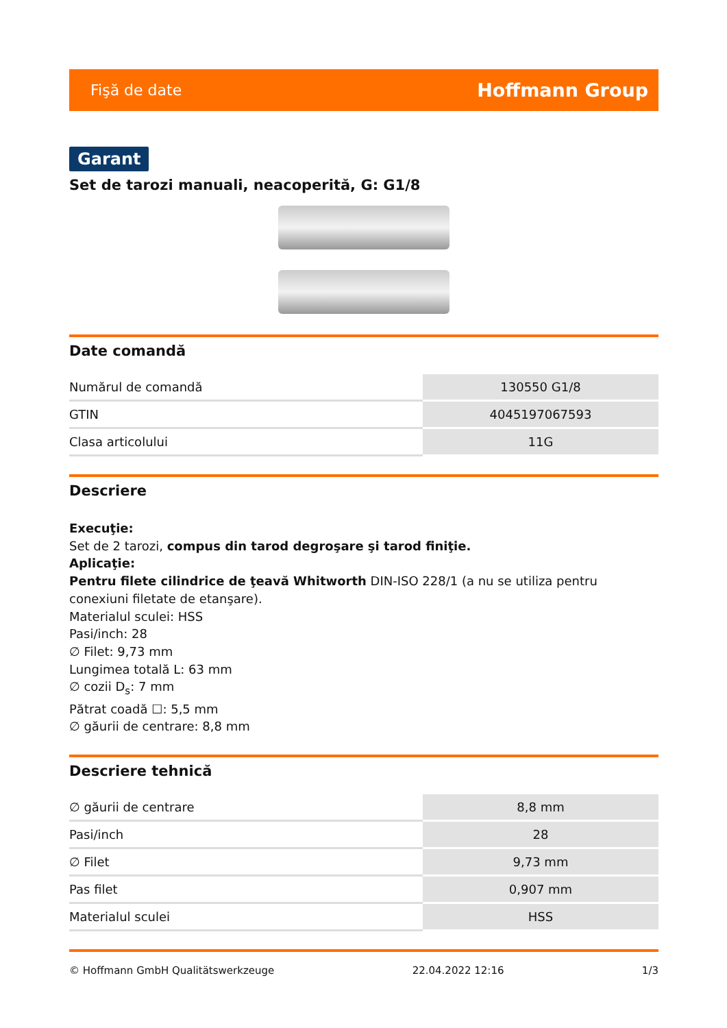Fişă de date Hoffmann Group
Garant
Set de tarozi manuali, neacoperită, G: G1/8
Date comandă
| Numărul de comandă | 130550 G1/8 |
| GTIN | 4045197067593 |
| Clasa articolului | 11G |
Descriere
Execuţie:
Set de 2 tarozi, compus din tarod degroşare şi tarod finiţie.
Aplicaţie:
Pentru filete cilindrice de ţeavă Whitworth DIN-ISO 228/1 (a nu se utiliza pentru conexiuni filetate de etanşare).
Materialul sculei: HSS
Pasi/inch: 28
∅ Filet: 9,73 mm
Lungimea totală L: 63 mm
∅ cozii D<sub>s</sub>: 7 mm
Pătrat coadă ☐: 5,5 mm
∅ găurii de centrare: 8,8 mm
Descriere tehnică
| ∅ găurii de centrare | 8,8 mm |
| Pasi/inch | 28 |
| ∅ Filet | 9,73 mm |
| Pas filet | 0,907 mm |
| Materialul sculei | HSS |
© Hoffmann GmbH Qualitätswerkzeuge 22.04.2022 12:16 1/3